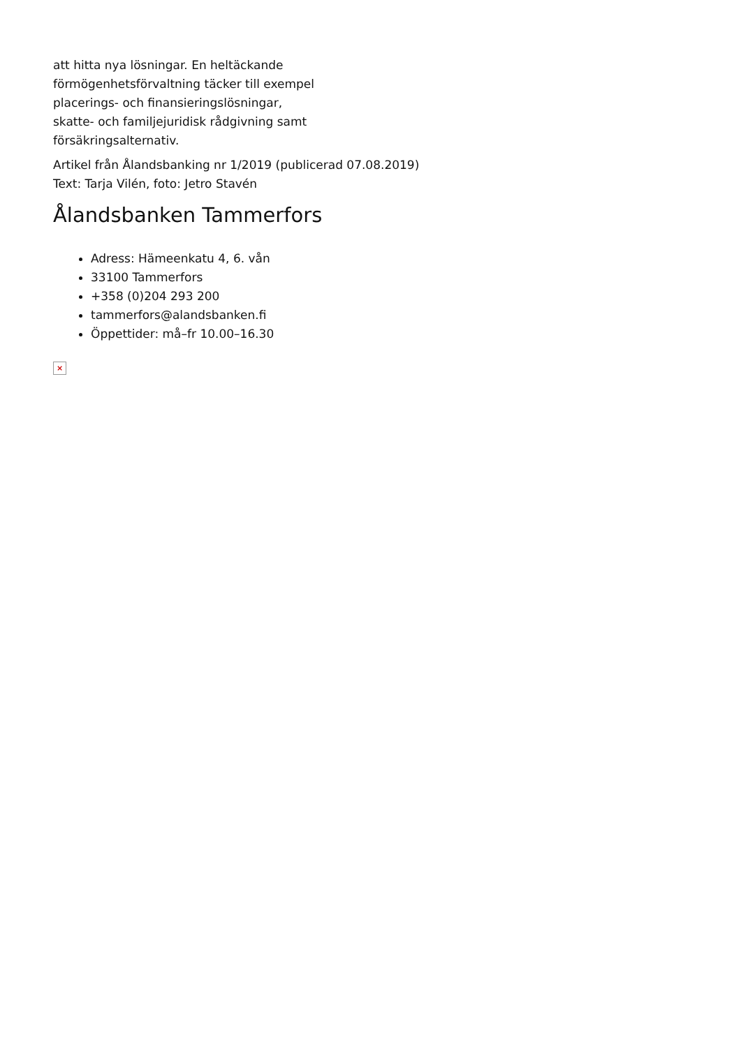att hitta nya lösningar. En heltäckande
förmögenhetsförvaltning täcker till exempel
placerings- och finansieringslösningar,
skatte- och familjejuridisk rådgivning samt
försäkringsalternativ.
Artikel från Ålandsbanking nr 1/2019 (publicerad 07.08.2019)
Text: Tarja Vilén, foto: Jetro Stavén
Ålandsbanken Tammerfors
Adress: Hämeenkatu 4, 6. vån
33100 Tammerfors
+358 (0)204 293 200
tammerfors@alandsbanken.fi
Öppettider: må–fr 10.00–16.30
×